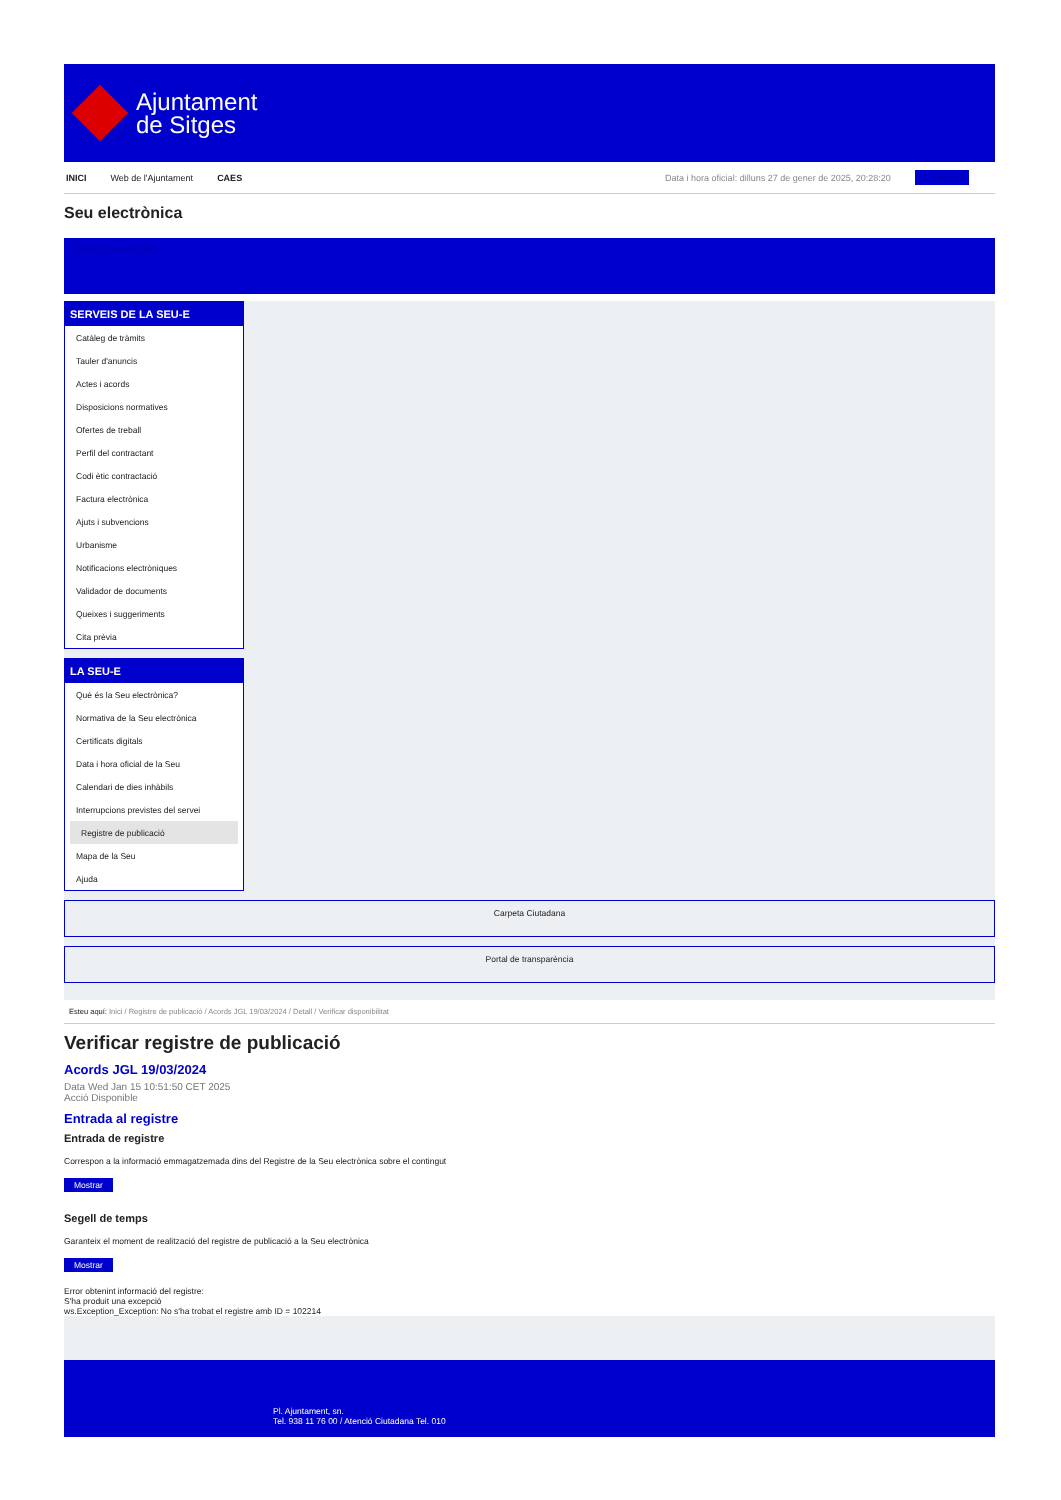Ajuntament
de Sitges
INICI Web de l'Ajuntament CAES Data i hora oficial: dilluns 27 de gener de 2025, 20:28:20 Directorios
Seu electrònica
Obtenir còpia autèntica
SERVEIS DE LA SEU-E
Catàleg de tràmits
Tauler d'anuncis
Actes i acords
Disposicions normatives
Ofertes de treball
Perfil del contractant
Codi ètic contractació
Factura electrònica
Ajuts i subvencions
Urbanisme
Notificacions electròniques
Validador de documents
Queixes i suggeriments
Cita prèvia
LA SEU-E
Què és la Seu electrònica?
Normativa de la Seu electrònica
Certificats digitals
Data i hora oficial de la Seu
Calendari de dies inhàbils
Interrupcions previstes del servei
Registre de publicació
Mapa de la Seu
Ajuda
Carpeta Ciutadana
Portal de transparència
Esteu aquí: Inici / Registre de publicació / Acords JGL 19/03/2024 / Detall / Verificar disponibilitat
Verificar registre de publicació
Acords JGL 19/03/2024
Data Wed Jan 15 10:51:50 CET 2025
Acció Disponible
Entrada al registre
Entrada de registre
Correspon a la informació emmagatzemada dins del Registre de la Seu electrònica sobre el contingut
Mostrar
Segell de temps
Garanteix el moment de realització del registre de publicació a la Seu electrònica
Mostrar
Error obtenint informació del registre:
S'ha produit una excepció
ws.Exception_Exception: No s'ha trobat el registre amb ID = 102214
Pl. Ajuntament, sn.
Tel. 938 11 76 00 / Atenció Ciutadana Tel. 010